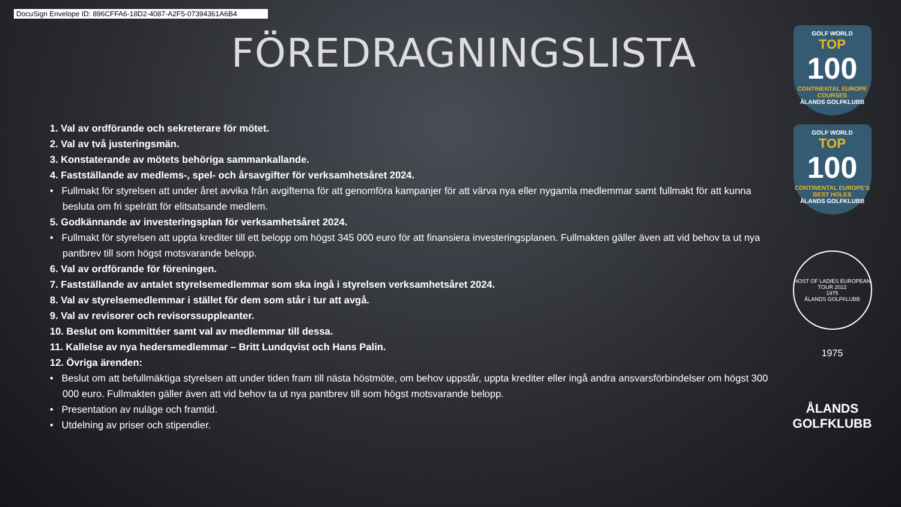DocuSign Envelope ID: 896CFFA6-18D2-4087-A2F5-07394361A6B4
FÖREDRAGNINGSLISTA
1. Val av ordförande och sekreterare för mötet.
2. Val av två justeringsmän.
3. Konstaterande av mötets behöriga sammankallande.
4. Fastställande av medlems-, spel- och årsavgifter för verksamhetsåret 2024.
• Fullmakt för styrelsen att under året avvika från avgifterna för att genomföra kampanjer för att värva nya eller nygamla medlemmar samt fullmakt för att kunna besluta om fri spelrätt för elitsatsande medlem.
5. Godkännande av investeringsplan för verksamhetsåret 2024.
• Fullmakt för styrelsen att uppta krediter till ett belopp om högst 345 000 euro för att finansiera investeringsplanen. Fullmakten gäller även att vid behov ta ut nya pantbrev till som högst motsvarande belopp.
6. Val av ordförande för föreningen.
7. Fastställande av antalet styrelsemedlemmar som ska ingå i styrelsen verksamhetsåret 2024.
8. Val av styrelsemedlemmar i stället för dem som står i tur att avgå.
9. Val av revisorer och revisorssuppleanter.
10. Beslut om kommittéer samt val av medlemmar till dessa.
11. Kallelse av nya hedersmedlemmar – Britt Lundqvist och Hans Palin.
12. Övriga ärenden:
• Beslut om att befullmäktiga styrelsen att under tiden fram till nästa höstmöte, om behov uppstår, uppta krediter eller ingå andra ansvarsförbindelser om högst 300 000 euro. Fullmakten gäller även att vid behov ta ut nya pantbrev till som högst motsvarande belopp.
• Presentation av nuläge och framtid.
• Utdelning av priser och stipendier.
GOLF WORLD
TOP
100
CONTINENTAL EUROPE COURSES
ÅLANDS GOLFKLUBB
GOLF WORLD
TOP
100
CONTINENTAL EUROPE'S BEST HOLES
ÅLANDS GOLFKLUBB
HOST OF LADIES EUROPEAN TOUR 2022
1975
ÅLANDS GOLFKLUBB
1975
ÅLANDS
GOLFKLUBB